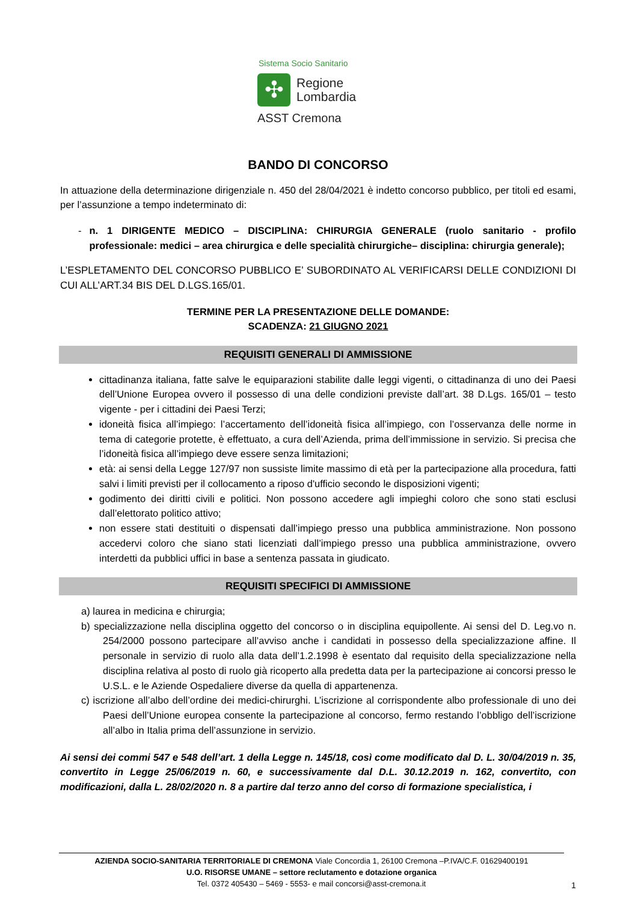Sistema Socio Sanitario
✣
Regione
Lombardia
ASST Cremona
BANDO DI CONCORSO
In attuazione della determinazione dirigenziale n. 450 del 28/04/2021 è indetto concorso pubblico, per titoli ed esami, per l’assunzione a tempo indeterminato di:
- n. 1 DIRIGENTE MEDICO – DISCIPLINA: CHIRURGIA GENERALE (ruolo sanitario - profilo professionale: medici – area chirurgica e delle specialità chirurgiche– disciplina: chirurgia generale);
L’ESPLETAMENTO DEL CONCORSO PUBBLICO E’ SUBORDINATO AL VERIFICARSI DELLE CONDIZIONI DI CUI ALL’ART.34 BIS DEL D.LGS.165/01.
TERMINE PER LA PRESENTAZIONE DELLE DOMANDE:
SCADENZA: 21 GIUGNO 2021
REQUISITI GENERALI DI AMMISSIONE
cittadinanza italiana, fatte salve le equiparazioni stabilite dalle leggi vigenti, o cittadinanza di uno dei Paesi dell’Unione Europea ovvero il possesso di una delle condizioni previste dall’art. 38 D.Lgs. 165/01 – testo vigente - per i cittadini dei Paesi Terzi;
idoneità fisica all’impiego: l’accertamento dell’idoneità fisica all’impiego, con l’osservanza delle norme in tema di categorie protette, è effettuato, a cura dell’Azienda, prima dell’immissione in servizio. Si precisa che l’idoneità fisica all’impiego deve essere senza limitazioni;
età: ai sensi della Legge 127/97 non sussiste limite massimo di età per la partecipazione alla procedura, fatti salvi i limiti previsti per il collocamento a riposo d'ufficio secondo le disposizioni vigenti;
godimento dei diritti civili e politici. Non possono accedere agli impieghi coloro che sono stati esclusi dall’elettorato politico attivo;
non essere stati destituiti o dispensati dall’impiego presso una pubblica amministrazione. Non possono accedervi coloro che siano stati licenziati dall’impiego presso una pubblica amministrazione, ovvero interdetti da pubblici uffici in base a sentenza passata in giudicato.
REQUISITI SPECIFICI DI AMMISSIONE
a) laurea in medicina e chirurgia;
b) specializzazione nella disciplina oggetto del concorso o in disciplina equipollente. Ai sensi del D. Leg.vo n. 254/2000 possono partecipare all’avviso anche i candidati in possesso della specializzazione affine. Il personale in servizio di ruolo alla data dell’1.2.1998 è esentato dal requisito della specializzazione nella disciplina relativa al posto di ruolo già ricoperto alla predetta data per la partecipazione ai concorsi presso le U.S.L. e le Aziende Ospedaliere diverse da quella di appartenenza.
c) iscrizione all’albo dell’ordine dei medici-chirurghi. L’iscrizione al corrispondente albo professionale di uno dei Paesi dell’Unione europea consente la partecipazione al concorso, fermo restando l’obbligo dell’iscrizione all’albo in Italia prima dell’assunzione in servizio.
Ai sensi dei commi 547 e 548 dell’art. 1 della Legge n. 145/18, così come modificato dal D. L. 30/04/2019 n. 35, convertito in Legge 25/06/2019 n. 60, e successivamente dal D.L. 30.12.2019 n. 162, convertito, con modificazioni, dalla L. 28/02/2020 n. 8 a partire dal terzo anno del corso di formazione specialistica, i
AZIENDA SOCIO-SANITARIA TERRITORIALE DI CREMONA Viale Concordia 1, 26100 Cremona –P.IVA/C.F. 01629400191
U.O. RISORSE UMANE – settore reclutamento e dotazione organica
Tel. 0372 405430 – 5469 - 5553- e mail concorsi@asst-cremona.it
1